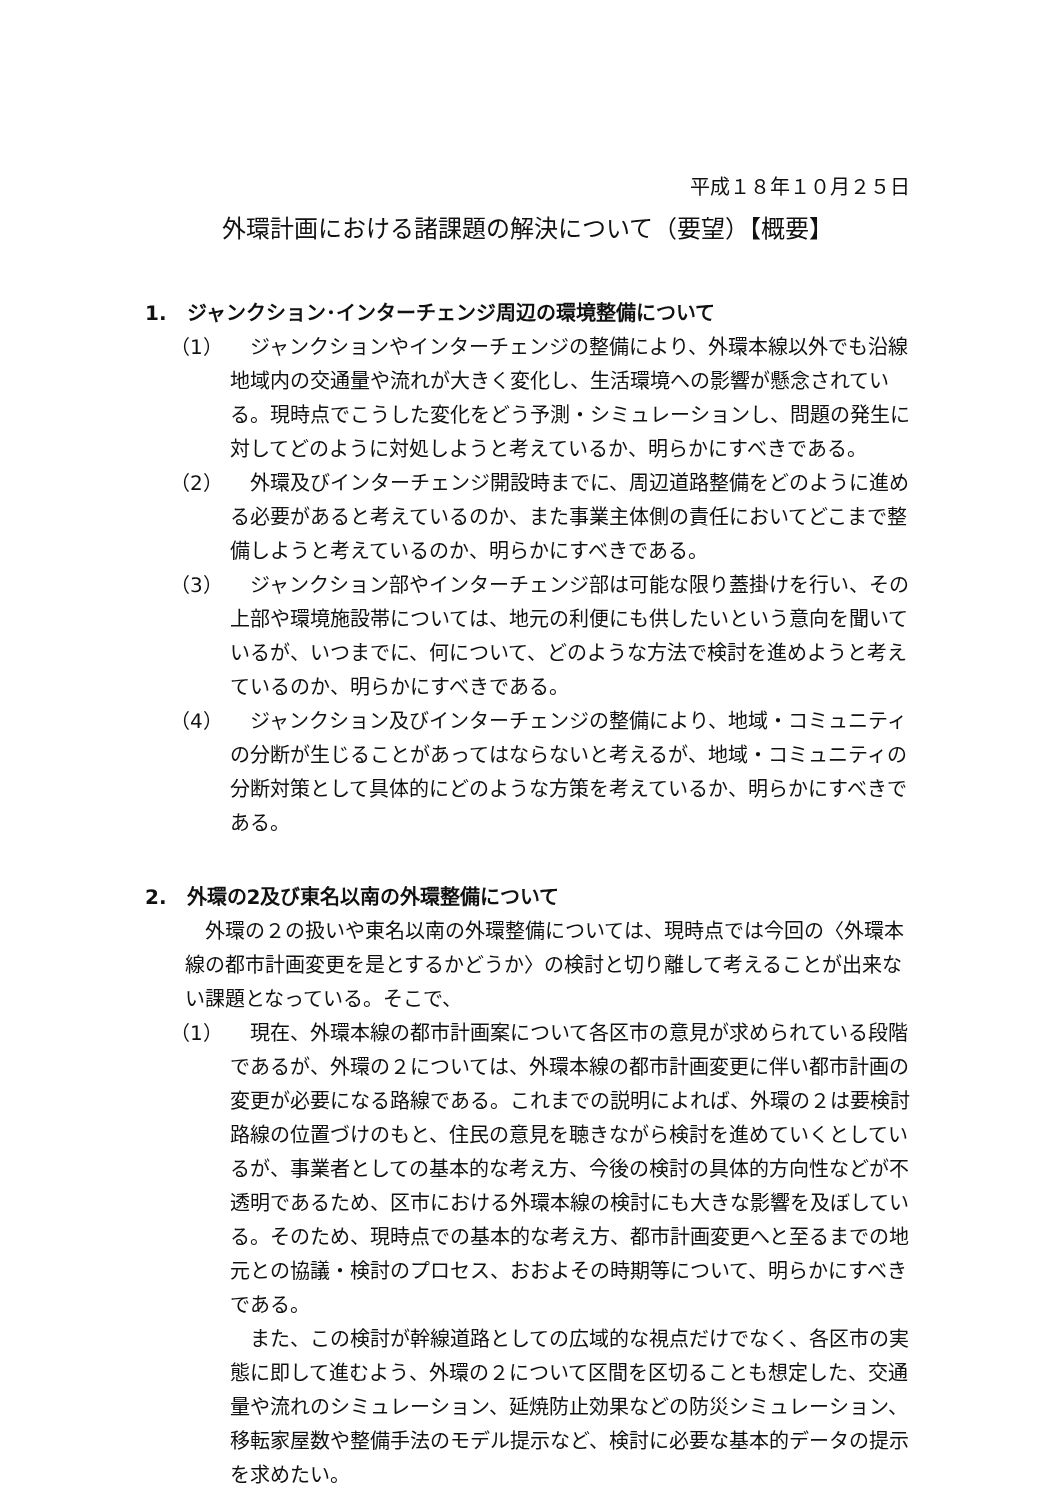平成１８年１０月２５日
外環計画における諸課題の解決について（要望）【概要】
1.　ジャンクション･インターチェンジ周辺の環境整備について
（1） 　ジャンクションやインターチェンジの整備により、外環本線以外でも沿線地域内の交通量や流れが大きく変化し、生活環境への影響が懸念されている。現時点でこうした変化をどう予測・シミュレーションし、問題の発生に対してどのように対処しようと考えているか、明らかにすべきである。
（2） 　外環及びインターチェンジ開設時までに、周辺道路整備をどのように進める必要があると考えているのか、また事業主体側の責任においてどこまで整備しようと考えているのか、明らかにすべきである。
（3） 　ジャンクション部やインターチェンジ部は可能な限り蓋掛けを行い、その上部や環境施設帯については、地元の利便にも供したいという意向を聞いているが、いつまでに、何について、どのような方法で検討を進めようと考えているのか、明らかにすべきである。
（4） 　ジャンクション及びインターチェンジの整備により、地域・コミュニティの分断が生じることがあってはならないと考えるが、地域・コミュニティの分断対策として具体的にどのような方策を考えているか、明らかにすべきである。
2.　外環の2及び東名以南の外環整備について
外環の２の扱いや東名以南の外環整備については、現時点では今回の〈外環本線の都市計画変更を是とするかどうか〉の検討と切り離して考えることが出来ない課題となっている。そこで、
（1） 　現在、外環本線の都市計画案について各区市の意見が求められている段階であるが、外環の２については、外環本線の都市計画変更に伴い都市計画の変更が必要になる路線である。これまでの説明によれば、外環の２は要検討路線の位置づけのもと、住民の意見を聴きながら検討を進めていくとしているが、事業者としての基本的な考え方、今後の検討の具体的方向性などが不透明であるため、区市における外環本線の検討にも大きな影響を及ぼしている。そのため、現時点での基本的な考え方、都市計画変更へと至るまでの地元との協議・検討のプロセス、おおよその時期等について、明らかにすべきである。
また、この検討が幹線道路としての広域的な視点だけでなく、各区市の実態に即して進むよう、外環の２について区間を区切ることも想定した、交通量や流れのシミュレーション、延焼防止効果などの防災シミュレーション、移転家屋数や整備手法のモデル提示など、検討に必要な基本的データの提示を求めたい。